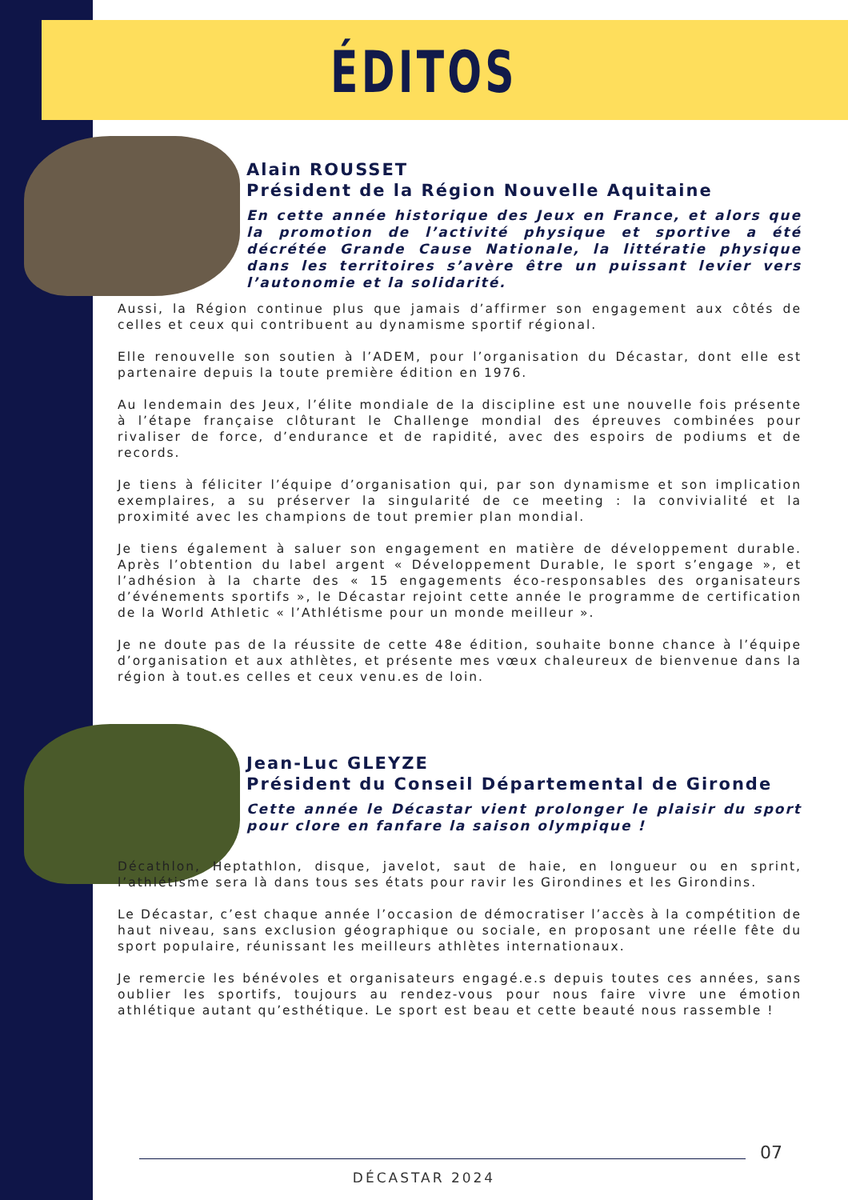ÉDITOS
Alain ROUSSET
Président de la Région Nouvelle Aquitaine
En cette année historique des Jeux en France, et alors que la promotion de l’activité physique et sportive a été décrétée Grande Cause Nationale, la littératie physique dans les territoires s’avère être un puissant levier vers l’autonomie et la solidarité.
Aussi, la Région continue plus que jamais d’affirmer son engagement aux côtés de celles et ceux qui contribuent au dynamisme sportif régional.
Elle renouvelle son soutien à l’ADEM, pour l’organisation du Décastar, dont elle est partenaire depuis la toute première édition en 1976.
Au lendemain des Jeux, l’élite mondiale de la discipline est une nouvelle fois présente à l’étape française clôturant le Challenge mondial des épreuves combinées pour rivaliser de force, d’endurance et de rapidité, avec des espoirs de podiums et de records.
Je tiens à féliciter l’équipe d’organisation qui, par son dynamisme et son implication exemplaires, a su préserver la singularité de ce meeting : la convivialité et la proximité avec les champions de tout premier plan mondial.
Je tiens également à saluer son engagement en matière de développement durable. Après l’obtention du label argent « Développement Durable, le sport s’engage », et l’adhésion à la charte des « 15 engagements éco-responsables des organisateurs d’événements sportifs », le Décastar rejoint cette année le programme de certification de la World Athletic « l’Athlétisme pour un monde meilleur ».
Je ne doute pas de la réussite de cette 48e édition, souhaite bonne chance à l’équipe d’organisation et aux athlètes, et présente mes vœux chaleureux de bienvenue dans la région à tout.es celles et ceux venu.es de loin.
Jean-Luc GLEYZE
Président du Conseil Départemental de Gironde
Cette année le Décastar vient prolonger le plaisir du sport pour clore en fanfare la saison olympique !
Décathlon, Heptathlon, disque, javelot, saut de haie, en longueur ou en sprint, l’athlétisme sera là dans tous ses états pour ravir les Girondines et les Girondins.
Le Décastar, c’est chaque année l’occasion de démocratiser l’accès à la compétition de haut niveau, sans exclusion géographique ou sociale, en proposant une réelle fête du sport populaire, réunissant les meilleurs athlètes internationaux.
Je remercie les bénévoles et organisateurs engagé.e.s depuis toutes ces années, sans oublier les sportifs, toujours au rendez-vous pour nous faire vivre une émotion athlétique autant qu’esthétique. Le sport est beau et cette beauté nous rassemble !
07
DÉCASTAR 2024